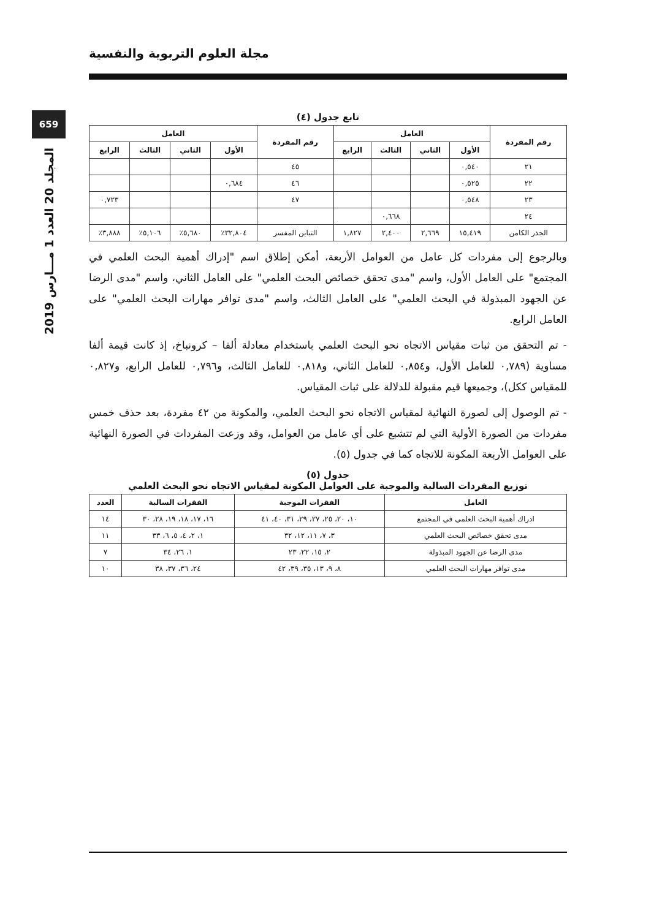مجلة العلوم التربوية والنفسية
659
المجلد 20 العدد 1 مـــارس 2019
تابع جدول (٤)
| رقم المفردة | العامل | | | | رقم المفردة | العامل | | | |
| --- | --- | --- | --- | --- | --- | --- | --- | --- | --- |
| | الأول | الثاني | الثالث | الرابع | | الأول | الثاني | الثالث | الرابع |
| ٢١ | ٠,٥٤٠ | | | | ٤٥ | | | | |
| ٢٢ | ٠,٥٢٥ | | | | ٤٦ | ٠,٦٨٤ | | | |
| ٢٣ | ٠,٥٤٨ | | | | ٤٧ | | | | ٠,٧٢٣ |
| ٢٤ | | | ٠,٦٦٨ | | | | | | |
| الجذر الكامن | ١٥,٤١٩ | ٢,٦٦٩ | ٢,٤٠٠ | ١,٨٢٧ | التباين المفسر | ٣٢,٨٠٤٪ | ٥,٦٨٠٪ | ٥,١٠٦٪ | ٣,٨٨٨٪ |
وبالرجوع إلى مفردات كل عامل من العوامل الأربعة، أمكن إطلاق اسم "إدراك أهمية البحث العلمي في المجتمع" على العامل الأول، واسم "مدى تحقق خصائص البحث العلمي" على العامل الثاني، واسم "مدى الرضا عن الجهود المبذولة في البحث العلمي" على العامل الثالث، واسم "مدى توافر مهارات البحث العلمي" على العامل الرابع.
- تم التحقق من ثبات مقياس الاتجاه نحو البحث العلمي باستخدام معادلة ألفا – كرونباخ، إذ كانت قيمة ألفا مساوية (٠,٧٨٩ للعامل الأول، و٠,٨٥٤ للعامل الثاني، و٠,٨١٨ للعامل الثالث، و٠,٧٩٦ للعامل الرابع، و٠,٨٢٧ للمقياس ككل)، وجميعها قيم مقبولة للدلالة على ثبات المقياس.
- تم الوصول إلى لصورة النهائية لمقياس الاتجاه نحو البحث العلمي، والمكونة من ٤٢ مفردة، بعد حذف خمس مفردات من الصورة الأولية التي لم تتشبع على أي عامل من العوامل، وقد وزعت المفردات في الصورة النهائية على العوامل الأربعة المكونة للاتجاه كما في جدول (٥).
جدول (٥)
توزيع المفردات السالبة والموجبة على العوامل المكونة لمقياس الاتجاه نحو البحث العلمي
| العامل | الفقرات الموجبة | الفقرات السالبة | العدد |
| --- | --- | --- | --- |
| ادراك أهمية البحث العلمي في المجتمع | ١٠، ٢٠، ٢٥، ٢٧، ٢٩، ٣١، ٤٠، ٤١ | ١٦، ١٧، ١٨، ١٩، ٢٨، ٣٠ | ١٤ |
| مدى تحقق خصائص البحث العلمي | ٣، ٧، ١١، ١٢، ٣٢ | ١، ٢، ٤، ٥، ٦، ٣٣ | ١١ |
| مدى الرضا عن الجهود المبذولة | ٢، ١٥، ٢٢، ٢٣ | ١، ٢٦، ٣٤ | ٧ |
| مدى توافر مهارات البحث العلمي | ٨، ٩، ١٣، ٣٥، ٣٩، ٤٢ | ٢٤، ٣٦، ٣٧، ٣٨ | ١٠ |